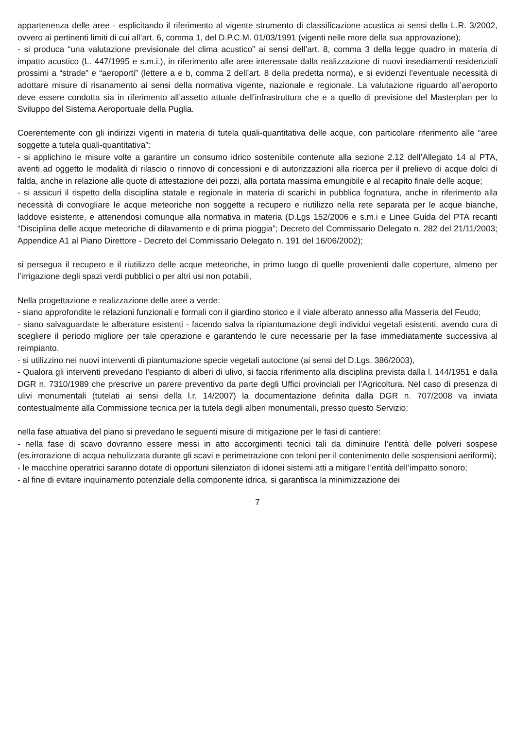appartenenza delle aree - esplicitando il riferimento al vigente strumento di classificazione acustica ai sensi della L.R. 3/2002, ovvero ai pertinenti limiti di cui all’art. 6, comma 1, del D.P.C.M. 01/03/1991 (vigenti nelle more della sua approvazione);
- si produca “una valutazione previsionale del clima acustico” ai sensi dell’art. 8, comma 3 della legge quadro in materia di impatto acustico (L. 447/1995 e s.m.i.), in riferimento alle aree interessate dalla realizzazione di nuovi insediamenti residenziali prossimi a “strade” e “aeroporti” (lettere a e b, comma 2 dell’art. 8 della predetta norma), e si evidenzi l’eventuale necessità di adottare misure di risanamento ai sensi della normativa vigente, nazionale e regionale. La valutazione riguardo all’aeroporto deve essere condotta sia in riferimento all’assetto attuale dell’infrastruttura che e a quello di previsione del Masterplan per lo Sviluppo del Sistema Aeroportuale della Puglia.
Coerentemente con gli indirizzi vigenti in materia di tutela quali-quantitativa delle acque, con particolare riferimento alle “aree soggette a tutela quali-quantitativa”:
- si applichino le misure volte a garantire un consumo idrico sostenibile contenute alla sezione 2.12 dell’Allegato 14 al PTA, aventi ad oggetto le modalità di rilascio o rinnovo di concessioni e di autorizzazioni alla ricerca per il prelievo di acque dolci di falda, anche in relazione alle quote di attestazione dei pozzi, alla portata massima emungibile e al recapito finale delle acque;
- si assicuri il rispetto della disciplina statale e regionale in materia di scarichi in pubblica fognatura, anche in riferimento alla necessità di convogliare le acque meteoriche non soggette a recupero e riutilizzo nella rete separata per le acque bianche, laddove esistente, e attenendosi comunque alla normativa in materia (D.Lgs 152/2006 e s.m.i e Linee Guida del PTA recanti “Disciplina delle acque meteoriche di dilavamento e di prima pioggia”; Decreto del Commissario Delegato n. 282 del 21/11/2003; Appendice A1 al Piano Direttore - Decreto del Commissario Delegato n. 191 del 16/06/2002);
si persegua il recupero e il riutilizzo delle acque meteoriche, in primo luogo di quelle provenienti dalle coperture, almeno per l’irrigazione degli spazi verdi pubblici o per altri usi non potabili,
Nella progettazione e realizzazione delle aree a verde:
- siano approfondite le relazioni funzionali e formali con il giardino storico e il viale alberato annesso alla Masseria del Feudo;
- siano salvaguardate le alberature esistenti - facendo salva la ripiantumazione degli individui vegetali esistenti, avendo cura di scegliere il periodo migliore per tale operazione e garantendo le cure necessarie per la fase immediatamente successiva al reimpianto.
- si utilizzino nei nuovi interventi di piantumazione specie vegetali autoctone (ai sensi del D.Lgs. 386/2003),
- Qualora gli interventi prevedano l’espianto di alberi di ulivo, si faccia riferimento alla disciplina prevista dalla l. 144/1951 e dalla DGR n. 7310/1989 che prescrive un parere preventivo da parte degli Uffici provinciali per l’Agricoltura. Nel caso di presenza di ulivi monumentali (tutelati ai sensi della l.r. 14/2007) la documentazione definita dalla DGR n. 707/2008 va inviata contestualmente alla Commissione tecnica per la tutela degli alberi monumentali, presso questo Servizio;
nella fase attuativa del piano si prevedano le seguenti misure di mitigazione per le fasi di cantiere:
- nella fase di scavo dovranno essere messi in atto accorgimenti tecnici tali da diminuire l’entità delle polveri sospese (es.irrorazione di acqua nebulizzata durante gli scavi e perimetrazione con teloni per il contenimento delle sospensioni aeriformi);
- le macchine operatrici saranno dotate di opportuni silenziatori di idonei sistemi atti a mitigare l’entità dell’impatto sonoro;
- al fine di evitare inquinamento potenziale della componente idrica, si garantisca la minimizzazione dei
7